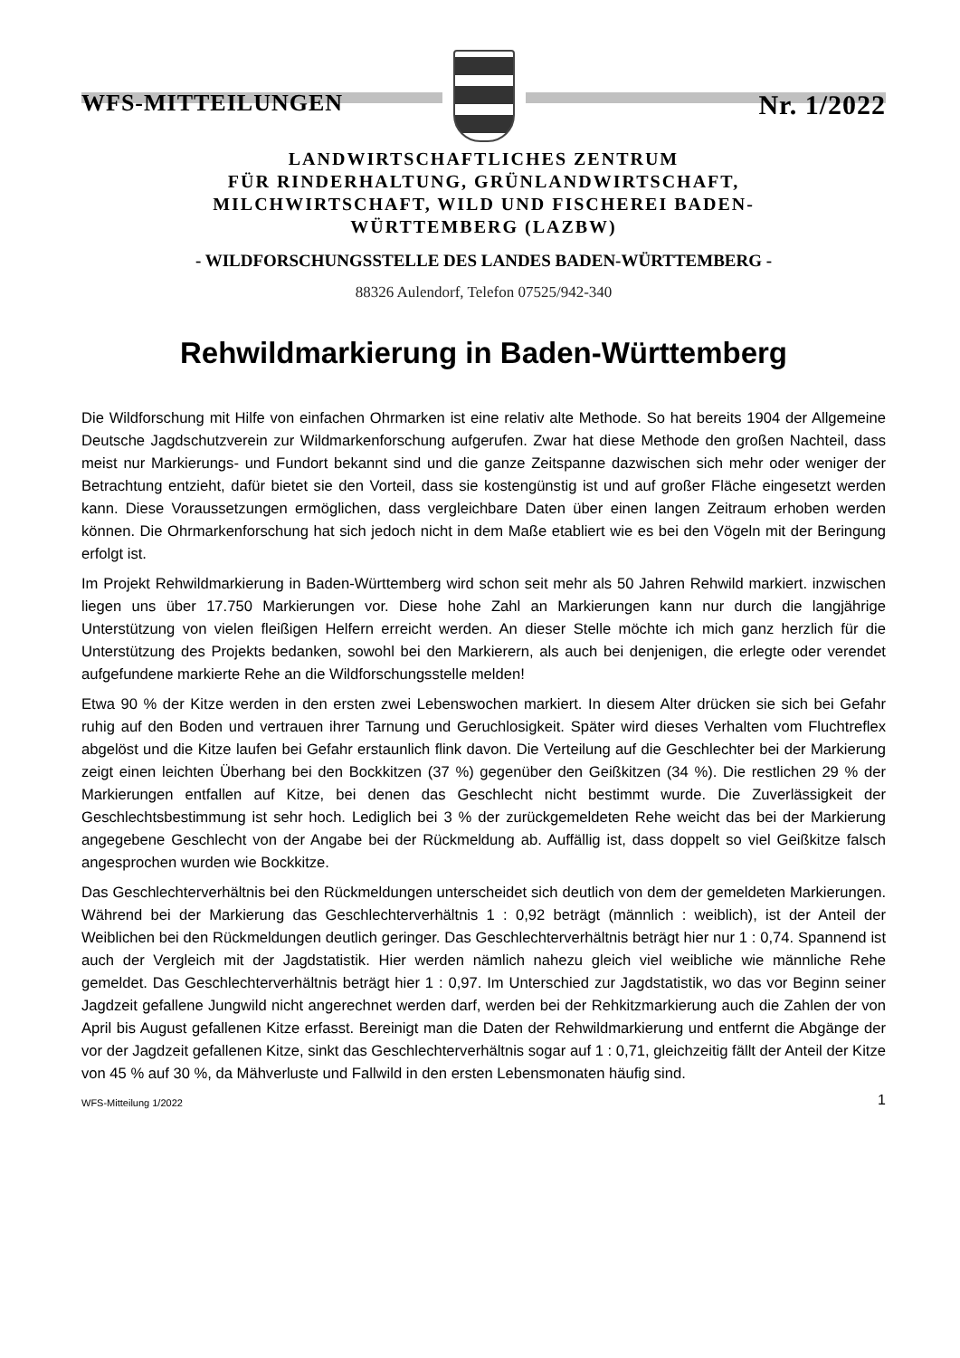WFS-MITTEILUNGEN Nr. 1/2022
LANDWIRTSCHAFTLICHES ZENTRUM
FÜR RINDERHALTUNG, GRÜNLANDWIRTSCHAFT,
MILCHWIRTSCHAFT, WILD UND FISCHEREI BADEN-
WÜRTTEMBERG (LAZBW)
- WILDFORSCHUNGSSTELLE DES LANDES BADEN-WÜRTTEMBERG -
88326 Aulendorf, Telefon 07525/942-340
Rehwildmarkierung in Baden-Württemberg
Die Wildforschung mit Hilfe von einfachen Ohrmarken ist eine relativ alte Methode. So hat bereits 1904 der Allgemeine Deutsche Jagdschutzverein zur Wildmarkenforschung aufgerufen. Zwar hat diese Methode den großen Nachteil, dass meist nur Markierungs- und Fundort bekannt sind und die ganze Zeitspanne dazwischen sich mehr oder weniger der Betrachtung entzieht, dafür bietet sie den Vorteil, dass sie kostengünstig ist und auf großer Fläche eingesetzt werden kann. Diese Voraussetzungen ermöglichen, dass vergleichbare Daten über einen langen Zeitraum erhoben werden können. Die Ohrmarkenforschung hat sich jedoch nicht in dem Maße etabliert wie es bei den Vögeln mit der Beringung erfolgt ist.
Im Projekt Rehwildmarkierung in Baden-Württemberg wird schon seit mehr als 50 Jahren Rehwild markiert. inzwischen liegen uns über 17.750 Markierungen vor. Diese hohe Zahl an Markierungen kann nur durch die langjährige Unterstützung von vielen fleißigen Helfern erreicht werden. An dieser Stelle möchte ich mich ganz herzlich für die Unterstützung des Projekts bedanken, sowohl bei den Markierern, als auch bei denjenigen, die erlegte oder verendet aufgefundene markierte Rehe an die Wildforschungsstelle melden!
Etwa 90 % der Kitze werden in den ersten zwei Lebenswochen markiert. In diesem Alter drücken sie sich bei Gefahr ruhig auf den Boden und vertrauen ihrer Tarnung und Geruchlosigkeit. Später wird dieses Verhalten vom Fluchtreflex abgelöst und die Kitze laufen bei Gefahr erstaunlich flink davon. Die Verteilung auf die Geschlechter bei der Markierung zeigt einen leichten Überhang bei den Bockkitzen (37 %) gegenüber den Geißkitzen (34 %). Die restlichen 29 % der Markierungen entfallen auf Kitze, bei denen das Geschlecht nicht bestimmt wurde. Die Zuverlässigkeit der Geschlechtsbestimmung ist sehr hoch. Lediglich bei 3 % der zurückgemeldeten Rehe weicht das bei der Markierung angegebene Geschlecht von der Angabe bei der Rückmeldung ab. Auffällig ist, dass doppelt so viel Geißkitze falsch angesprochen wurden wie Bockkitze.
Das Geschlechterverhältnis bei den Rückmeldungen unterscheidet sich deutlich von dem der gemeldeten Markierungen. Während bei der Markierung das Geschlechterverhältnis 1 : 0,92 beträgt (männlich : weiblich), ist der Anteil der Weiblichen bei den Rückmeldungen deutlich geringer. Das Geschlechterverhältnis beträgt hier nur 1 : 0,74. Spannend ist auch der Vergleich mit der Jagdstatistik. Hier werden nämlich nahezu gleich viel weibliche wie männliche Rehe gemeldet. Das Geschlechterverhältnis beträgt hier 1 : 0,97. Im Unterschied zur Jagdstatistik, wo das vor Beginn seiner Jagdzeit gefallene Jungwild nicht angerechnet werden darf, werden bei der Rehkitzmarkierung auch die Zahlen der von April bis August gefallenen Kitze erfasst. Bereinigt man die Daten der Rehwildmarkierung und entfernt die Abgänge der vor der Jagdzeit gefallenen Kitze, sinkt das Geschlechterverhältnis sogar auf 1 : 0,71, gleichzeitig fällt der Anteil der Kitze von 45 % auf 30 %, da Mähverluste und Fallwild in den ersten Lebensmonaten häufig sind.
WFS-Mitteilung 1/2022 1